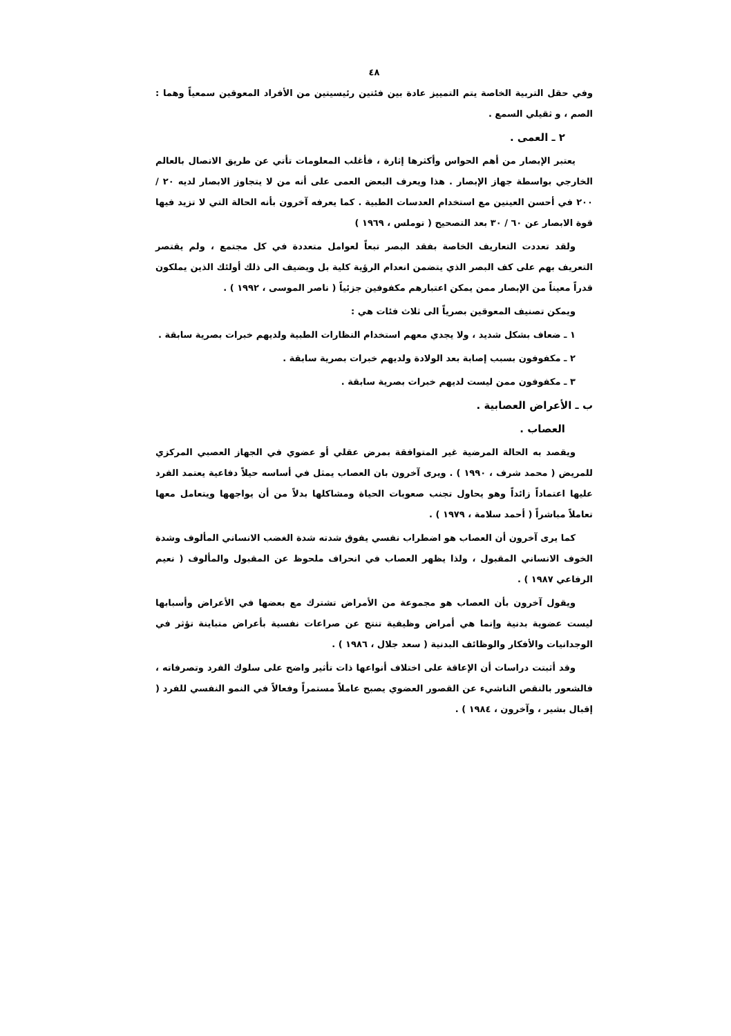٤٨
وفي حقل التربية الخاصة يتم التمييز عادة بين فئتين رئيسيتين من الأفراد المعوقين سمعياً وهما : الصم ، و ثقيلي السمع .
٢ ـ العمى .
يعتبر الإبصار من أهم الحواس وأكثرها إثارة ، فأغلب المعلومات تأتي عن طريق الاتصال بالعالم الخارجي بواسطة جهاز الإبصار . هذا ويعرف البعض العمى على أنه من لا يتجاوز الابصار لديه ٢٠ / ٢٠٠ في أحسن العينين مع استخدام العدسات الطبية . كما يعرفه آخرون بأنه الحالة التي لا تزيد فيها قوة الابصار عن ٦٠ / ٣٠ بعد التصحيح ( توملس ، ١٩٦٩ )
ولقد تعددت التعاريف الخاصة بفقد البصر تبعاً لعوامل متعددة في كل مجتمع ، ولم يقتصر التعريف بهم على كف البصر الذي يتضمن انعدام الرؤية كلية بل ويضيف الى ذلك أولئك الذين يملكون قدراً معيناً من الإبصار ممن يمكن اعتبارهم مكفوفين جزئياً ( ناصر الموسى ، ١٩٩٢ ) .
ويمكن تصنيف المعوقين بصرياً الى ثلاث فئات هي :
١ ـ ضعاف بشكل شديد ، ولا يجدي معهم استخدام النظارات الطبية ولديهم خبرات بصرية سابقة .
٢ ـ مكفوفون بسبب إصابة بعد الولادة ولديهم خبرات بصرية سابقة .
٣ ـ مكفوفون ممن ليست لديهم خبرات بصرية سابقة .
ب ـ الأعراض العصابية .
العصاب .
ويقصد به الحالة المرضية غير المتوافقة بمرض عقلي أو عضوي في الجهاز العصبي المركزي للمريض ( محمد شرف ، ١٩٩٠ ) . ويرى آخرون بان العصاب يمثل في أساسه حيلاً دفاعية يعتمد الفرد عليها اعتماداً زائداً وهو يحاول تجنب صعوبات الحياة ومشاكلها بدلاً من أن يواجهها ويتعامل معها تعاملاً مباشراً ( أحمد سلامة ، ١٩٧٩ ) .
كما يرى آخرون أن العصاب هو اضطراب نفسي يفوق شدته شدة الغضب الانساني المألوف وشدة الخوف الانساني المقبول ، ولذا يظهر العصاب في انحراف ملحوظ عن المقبول والمألوف ( نعيم الرفاعي ١٩٨٧ ) .
ويقول آخرون بأن العصاب هو مجموعة من الأمراض تشترك مع بعضها في الأعراض وأسبابها ليست عضوية بدنية وإنما هي أمراض وظيفية تنتج عن صراعات نفسية بأعراض متباينة تؤثر في الوجدانيات والأفكار والوظائف البدنية ( سعد جلال ، ١٩٨٦ ) .
وقد أثبتت دراسات أن الإعاقة على اختلاف أنواعها ذات تأثير واضح على سلوك الفرد وتصرفاته ، فالشعور بالنقص الناشيء عن القصور العضوي يصبح عاملاً مستمراً وفعالاً في النمو النفسي للفرد ( إقبال بشير ، وآخرون ، ١٩٨٤ ) .